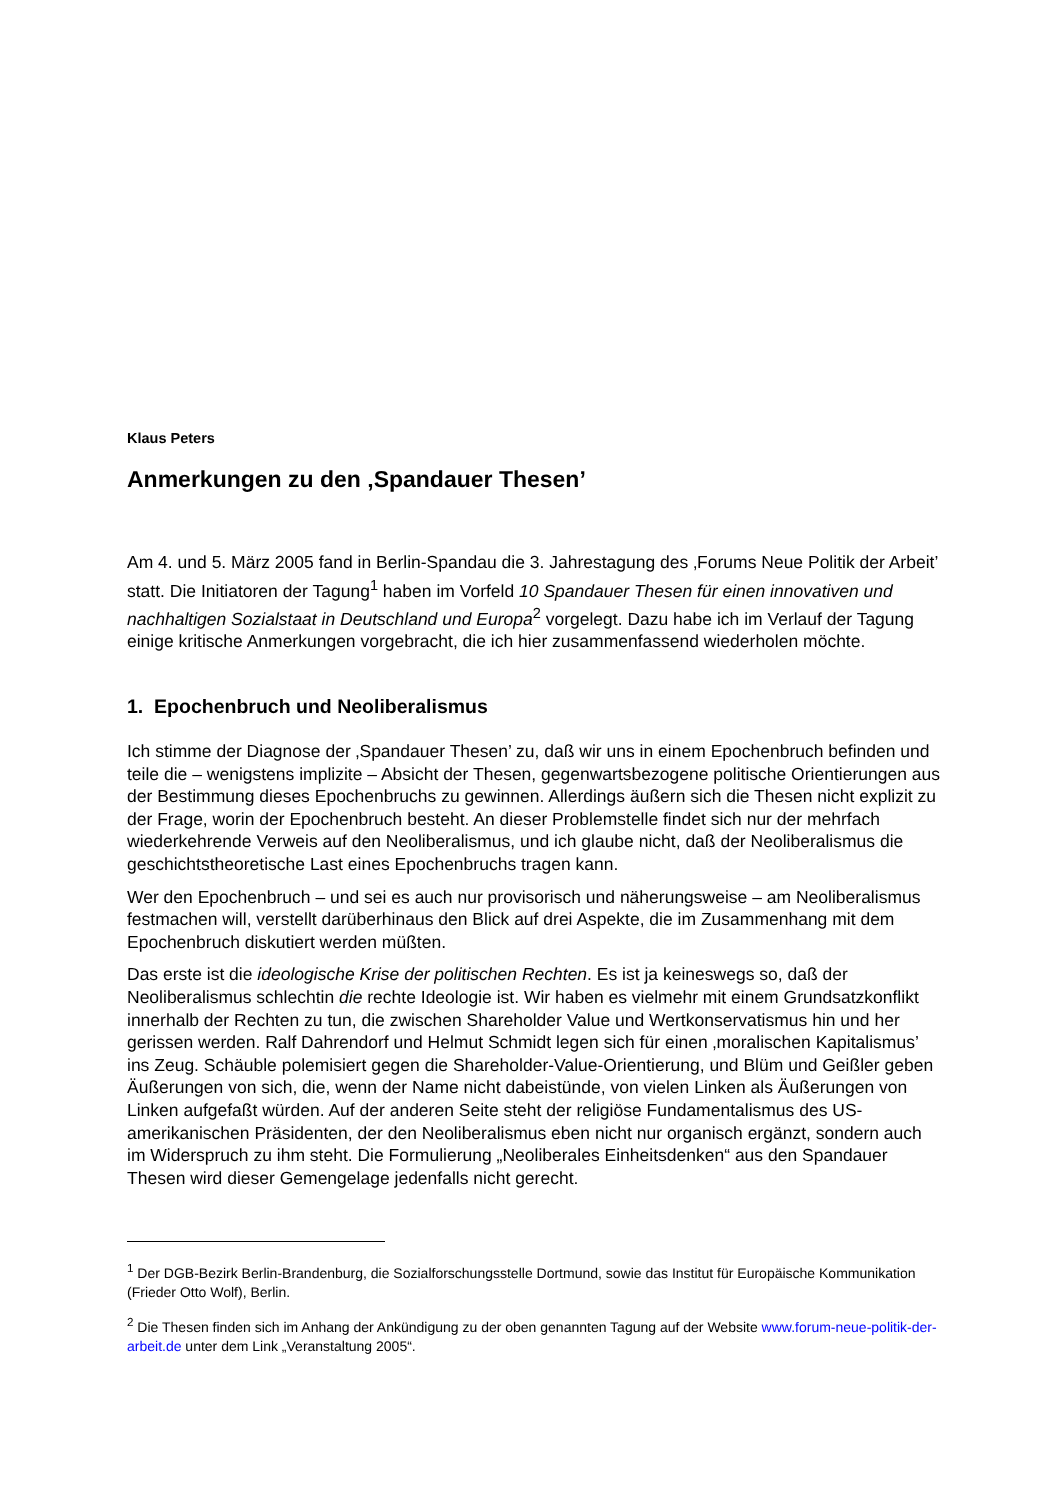Klaus Peters
Anmerkungen zu den ‚Spandauer Thesen’
Am 4. und 5. März 2005 fand in Berlin-Spandau die 3. Jahrestagung des ‚Forums Neue Politik der Arbeit’ statt. Die Initiatoren der Tagung<sup>1</sup> haben im Vorfeld 10 Spandauer Thesen für einen innovativen und nachhaltigen Sozialstaat in Deutschland und Europa<sup>2</sup> vorgelegt. Dazu habe ich im Verlauf der Tagung einige kritische Anmerkungen vorgebracht, die ich hier zusammenfassend wiederholen möchte.
1. Epochenbruch und Neoliberalismus
Ich stimme der Diagnose der ‚Spandauer Thesen’ zu, daß wir uns in einem Epochenbruch befinden und teile die – wenigstens implizite – Absicht der Thesen, gegenwartsbezogene politische Orientierungen aus der Bestimmung dieses Epochenbruchs zu gewinnen. Allerdings äußern sich die Thesen nicht explizit zu der Frage, worin der Epochenbruch besteht. An dieser Problemstelle findet sich nur der mehrfach wiederkehrende Verweis auf den Neoliberalismus, und ich glaube nicht, daß der Neoliberalismus die geschichtstheoretische Last eines Epochenbruchs tragen kann.
Wer den Epochenbruch – und sei es auch nur provisorisch und näherungsweise – am Neoliberalismus festmachen will, verstellt darüberhinaus den Blick auf drei Aspekte, die im Zusammenhang mit dem Epochenbruch diskutiert werden müßten.
Das erste ist die ideologische Krise der politischen Rechten. Es ist ja keineswegs so, daß der Neoliberalismus schlechtin die rechte Ideologie ist. Wir haben es vielmehr mit einem Grundsatzkonflikt innerhalb der Rechten zu tun, die zwischen Shareholder Value und Wertkonservatismus hin und her gerissen werden. Ralf Dahrendorf und Helmut Schmidt legen sich für einen ‚moralischen Kapitalismus’ ins Zeug. Schäuble polemisiert gegen die Shareholder-Value-Orientierung, und Blüm und Geißler geben Äußerungen von sich, die, wenn der Name nicht dabeistünde, von vielen Linken als Äußerungen von Linken aufgefaßt würden. Auf der anderen Seite steht der religiöse Fundamentalismus des US-amerikanischen Präsidenten, der den Neoliberalismus eben nicht nur organisch ergänzt, sondern auch im Widerspruch zu ihm steht. Die Formulierung „Neoliberales Einheitsdenken“ aus den Spandauer Thesen wird dieser Gemengelage jedenfalls nicht gerecht.
<sup>1</sup> Der DGB-Bezirk Berlin-Brandenburg, die Sozialforschungsstelle Dortmund, sowie das Institut für Europäische Kommunikation (Frieder Otto Wolf), Berlin.
<sup>2</sup> Die Thesen finden sich im Anhang der Ankündigung zu der oben genannten Tagung auf der Website www.forum-neue-politik-der-arbeit.de unter dem Link „Veranstaltung 2005“.